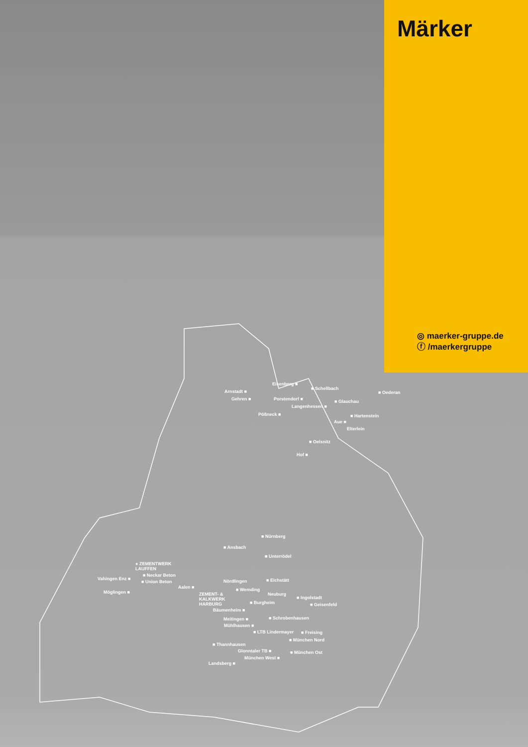Märker
◎ maerker-gruppe.de
ⓕ /maerkergruppe
Eisenberg ■
■ Schellbach
Arnstadt ■ ■ Oederan
Gehren ■ Porstendorf ■ ■ Glauchau
Langenhessen ■
Pößneck ■ ■ Hartenstein
Aue ■
Elterlein
■ Oelsnitz
Hof ■
■ Nürnberg
■ Ansbach
■ Unterrödel
● ZEMENTWERK
LAUFFEN
■ Neckar Beton
Vahingen Enz ■
■ Union Beton ■ Eichstätt
Nördlingen
Aalen ■ ■ Wemding
Möglingen ■
ZEMENT- &
KALKWERK
HARBURG
Neuburg
■ Ingolstadt
■ Burgheim ■ Geisenfeld
Bäumenheim ■
Meitingen ■ ■ Schrobenhausen
Mühlhausen ■
■ LTB Lindermayer ■ Freising
■ München Nord
■ Thannhausen
Glonntaler TB ■ ■ München Ost
München West ■
Landsberg ■